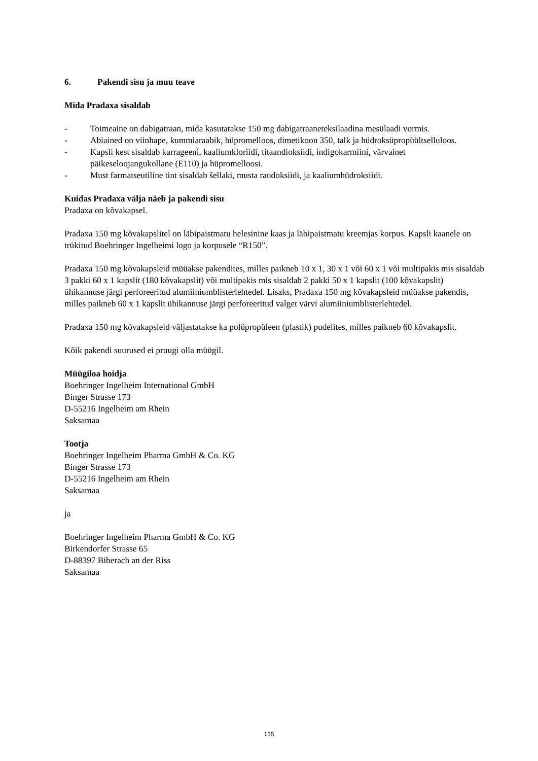6. Pakendi sisu ja muu teave
Mida Pradaxa sisaldab
- Toimeaine on dabigatraan, mida kasutatakse 150 mg dabigatraaneteksilaadina mesülaadi vormis.
- Abiained on viinhape, kummiaraabik, hüpromelloos, dimetikoon 350, talk ja hüdroksüpropüültselluloos.
- Kapsli kest sisaldab karrageeni, kaaliumkloriidi, titaandioksiidi, indigokarmiini, värvainet päikeseloojangukollane (E110) ja hüpromelloosi.
- Must farmatseutiline tint sisaldab šellaki, musta raudoksiidi, ja kaaliumhüdroksiidi.
Kuidas Pradaxa välja näeb ja pakendi sisu
Pradaxa on kõvakapsel.
Pradaxa 150 mg kõvakapslitel on läbipaistmatu helesinine kaas ja läbipaistmatu kreemjas korpus. Kapsli kaanele on trükitud Boehringer Ingelheimi logo ja korpusele “R150”.
Pradaxa 150 mg kõvakapsleid müüakse pakendites, milles paikneb 10 x 1, 30 x 1 või 60 x 1 või multipakis mis sisaldab 3 pakki 60 x 1 kapslit (180 kõvakapslit) või multipakis mis sisaldab 2 pakki 50 x 1 kapslit (100 kõvakapslit) ühikannuse järgi perforeeritud alumiiniumblisterlehtedel. Lisaks, Pradaxa 150 mg kõvakapsleid müüakse pakendis, milles paikneb 60 x 1 kapslit ühikannuse järgi perforeeritud valget värvi alumiiniumblisterlehtedel.
Pradaxa 150 mg kõvakapsleid väljastatakse ka polüpropüleen (plastik) pudelites, milles paikneb 60 kõvakapslit.
Kõik pakendi suurused ei pruugi olla müügil.
Müügiloa hoidja
Boehringer Ingelheim International GmbH
Binger Strasse 173
D-55216 Ingelheim am Rhein
Saksamaa
Tootja
Boehringer Ingelheim Pharma GmbH & Co. KG
Binger Strasse 173
D-55216 Ingelheim am Rhein
Saksamaa
ja
Boehringer Ingelheim Pharma GmbH & Co. KG
Birkendorfer Strasse 65
D-88397 Biberach an der Riss
Saksamaa
155